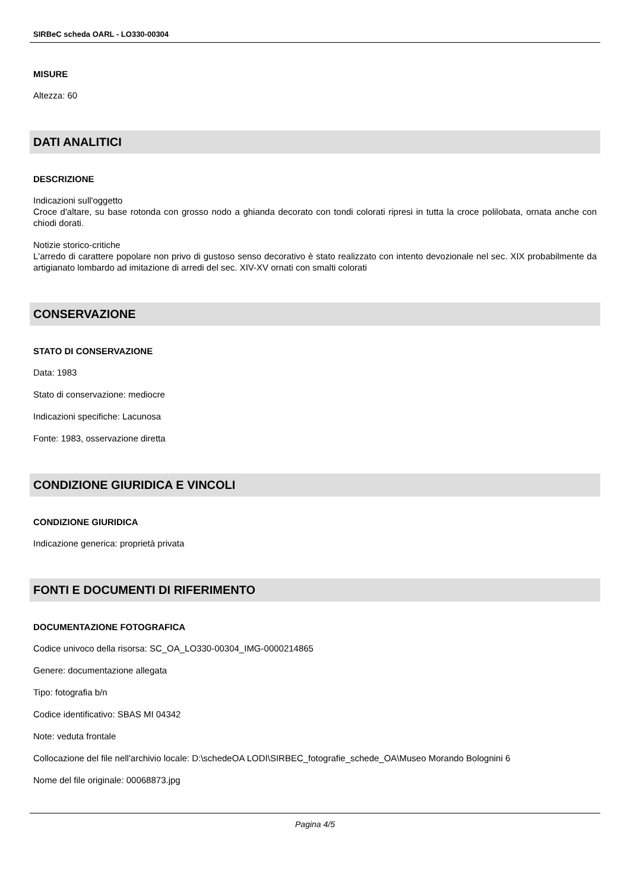SIRBeC scheda OARL - LO330-00304
MISURE
Altezza: 60
DATI ANALITICI
DESCRIZIONE
Indicazioni sull'oggetto
Croce d'altare, su base rotonda con grosso nodo a ghianda decorato con tondi colorati ripresi in tutta la croce polilobata, ornata anche con chiodi dorati.
Notizie storico-critiche
L'arredo di carattere popolare non privo di gustoso senso decorativo è stato realizzato con intento devozionale nel sec. XIX probabilmente da artigianato lombardo ad imitazione di arredi del sec. XIV-XV ornati con smalti colorati
CONSERVAZIONE
STATO DI CONSERVAZIONE
Data: 1983
Stato di conservazione: mediocre
Indicazioni specifiche: Lacunosa
Fonte: 1983, osservazione diretta
CONDIZIONE GIURIDICA E VINCOLI
CONDIZIONE GIURIDICA
Indicazione generica: proprietà privata
FONTI E DOCUMENTI DI RIFERIMENTO
DOCUMENTAZIONE FOTOGRAFICA
Codice univoco della risorsa: SC_OA_LO330-00304_IMG-0000214865
Genere: documentazione allegata
Tipo: fotografia b/n
Codice identificativo: SBAS MI 04342
Note: veduta frontale
Collocazione del file nell'archivio locale: D:\schedeOA LODI\SIRBEC_fotografie_schede_OA\Museo Morando Bolognini 6
Nome del file originale: 00068873.jpg
Pagina 4/5